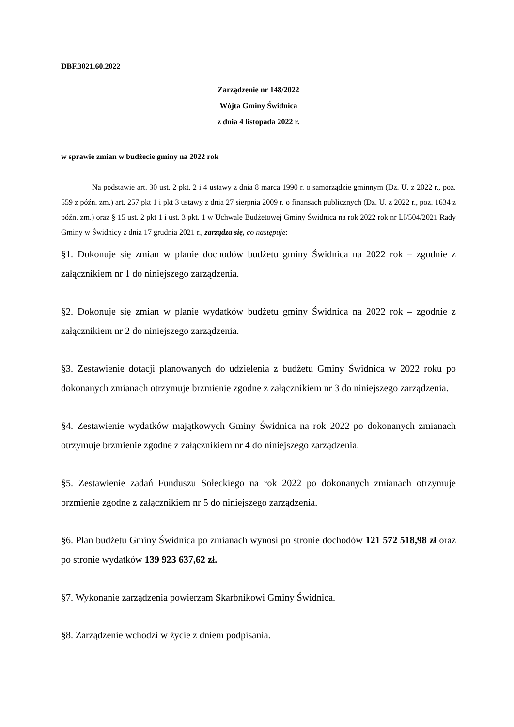DBF.3021.60.2022
Zarządzenie nr 148/2022
Wójta Gminy Świdnica
z dnia 4 listopada 2022 r.
w sprawie zmian w budżecie gminy na 2022 rok
Na podstawie art. 30 ust. 2 pkt. 2 i 4 ustawy z dnia 8 marca 1990 r. o samorządzie gminnym (Dz. U. z 2022 r., poz. 559 z późn. zm.) art. 257 pkt 1 i pkt 3 ustawy z dnia 27 sierpnia 2009 r. o finansach publicznych (Dz. U. z 2022 r., poz. 1634 z późn. zm.) oraz § 15 ust. 2 pkt 1 i ust. 3 pkt. 1 w Uchwale Budżetowej Gminy Świdnica na rok 2022 rok nr LI/504/2021 Rady Gminy w Świdnicy z dnia 17 grudnia 2021 r., zarządza się, co następuje:
§1. Dokonuje się zmian w planie dochodów budżetu gminy Świdnica na 2022 rok – zgodnie z załącznikiem nr 1 do niniejszego zarządzenia.
§2. Dokonuje się zmian w planie wydatków budżetu gminy Świdnica na 2022 rok – zgodnie z załącznikiem nr 2 do niniejszego zarządzenia.
§3. Zestawienie dotacji planowanych do udzielenia z budżetu Gminy Świdnica w 2022 roku po dokonanych zmianach otrzymuje brzmienie zgodne z załącznikiem nr 3 do niniejszego zarządzenia.
§4. Zestawienie wydatków majątkowych Gminy Świdnica na rok 2022 po dokonanych zmianach otrzymuje brzmienie zgodne z załącznikiem nr 4 do niniejszego zarządzenia.
§5. Zestawienie zadań Funduszu Sołeckiego na rok 2022 po dokonanych zmianach otrzymuje brzmienie zgodne z załącznikiem nr 5 do niniejszego zarządzenia.
§6. Plan budżetu Gminy Świdnica po zmianach wynosi po stronie dochodów 121 572 518,98 zł oraz po stronie wydatków 139 923 637,62 zł.
§7. Wykonanie zarządzenia powierzam Skarbnikowi Gminy Świdnica.
§8. Zarządzenie wchodzi w życie z dniem podpisania.